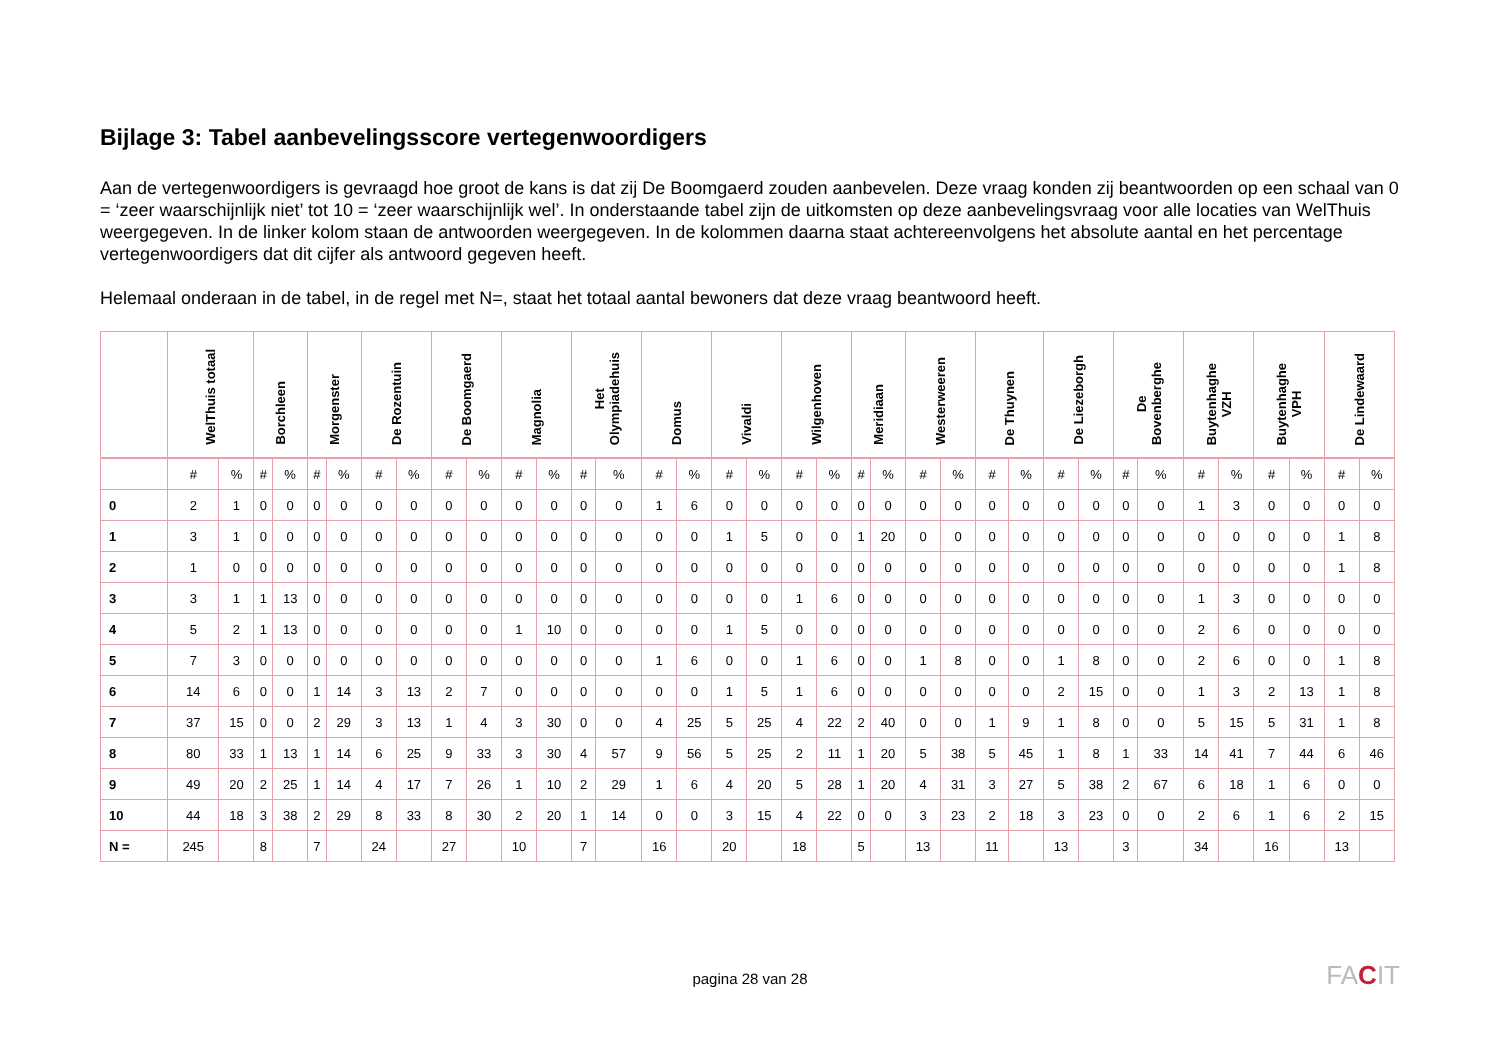Bijlage 3: Tabel aanbevelingsscore vertegenwoordigers
Aan de vertegenwoordigers is gevraagd hoe groot de kans is dat zij De Boomgaerd zouden aanbevelen. Deze vraag konden zij beantwoorden op een schaal van 0 = ‘zeer waarschijnlijk niet’ tot 10 = ‘zeer waarschijnlijk wel’. In onderstaande tabel zijn de uitkomsten op deze aanbevelingsvraag voor alle locaties van WelThuis weergegeven. In de linker kolom staan de antwoorden weergegeven. In de kolommen daarna staat achtereenvolgens het absolute aantal en het percentage vertegenwoordigers dat dit cijfer als antwoord gegeven heeft.
Helemaal onderaan in de tabel, in de regel met N=, staat het totaal aantal bewoners dat deze vraag beantwoord heeft.
| | WelThuis totaal | | Borchleen | | Morgenster | | De Rozentuin | | De Boomgaerd | | Magnolia | | Het Olympiadehuis | | Domus | | Vivaldi | | Wilgenhoven | | Meridiaan | | Westerweeren | | De Thuynen | | De Liezeborgh | | De Bovenberghe | | Buytenhaghe VZH | | Buytenhaghe VPH | | De Lindewaard | |
| --- | --- | --- | --- | --- | --- | --- | --- | --- | --- | --- | --- | --- | --- | --- | --- | --- | --- | --- | --- | --- | --- | --- | --- | --- | --- | --- | --- | --- | --- | --- | --- | --- | --- | --- | --- | --- |
| | # | % | # | % | # | % | # | % | # | % | # | % | # | % | # | % | # | % | # | % | # | % | # | % | # | % | # | % | # | % | # | % | # | % | # | % |
| 0 | 2 | 1 | 0 | 0 | 0 | 0 | 0 | 0 | 0 | 0 | 0 | 0 | 0 | 0 | 1 | 6 | 0 | 0 | 0 | 0 | 0 | 0 | 0 | 0 | 0 | 0 | 0 | 0 | 0 | 0 | 1 | 3 | 0 | 0 | 0 | 0 |
| 1 | 3 | 1 | 0 | 0 | 0 | 0 | 0 | 0 | 0 | 0 | 0 | 0 | 0 | 0 | 0 | 0 | 1 | 5 | 0 | 0 | 1 | 20 | 0 | 0 | 0 | 0 | 0 | 0 | 0 | 0 | 0 | 0 | 0 | 0 | 1 | 8 |
| 2 | 1 | 0 | 0 | 0 | 0 | 0 | 0 | 0 | 0 | 0 | 0 | 0 | 0 | 0 | 0 | 0 | 0 | 0 | 0 | 0 | 0 | 0 | 0 | 0 | 0 | 0 | 0 | 0 | 0 | 0 | 0 | 0 | 0 | 0 | 1 | 8 |
| 3 | 3 | 1 | 1 | 13 | 0 | 0 | 0 | 0 | 0 | 0 | 0 | 0 | 0 | 0 | 0 | 0 | 0 | 0 | 1 | 6 | 0 | 0 | 0 | 0 | 0 | 0 | 0 | 0 | 0 | 0 | 1 | 3 | 0 | 0 | 0 | 0 |
| 4 | 5 | 2 | 1 | 13 | 0 | 0 | 0 | 0 | 0 | 0 | 1 | 10 | 0 | 0 | 0 | 0 | 1 | 5 | 0 | 0 | 0 | 0 | 0 | 0 | 0 | 0 | 0 | 0 | 0 | 0 | 2 | 6 | 0 | 0 | 0 | 0 |
| 5 | 7 | 3 | 0 | 0 | 0 | 0 | 0 | 0 | 0 | 0 | 0 | 0 | 0 | 0 | 1 | 6 | 0 | 0 | 1 | 6 | 0 | 0 | 1 | 8 | 0 | 0 | 1 | 8 | 0 | 0 | 2 | 6 | 0 | 0 | 1 | 8 |
| 6 | 14 | 6 | 0 | 0 | 1 | 14 | 3 | 13 | 2 | 7 | 0 | 0 | 0 | 0 | 0 | 0 | 1 | 5 | 1 | 6 | 0 | 0 | 0 | 0 | 0 | 0 | 2 | 15 | 0 | 0 | 1 | 3 | 2 | 13 | 1 | 8 |
| 7 | 37 | 15 | 0 | 0 | 2 | 29 | 3 | 13 | 1 | 4 | 3 | 30 | 0 | 0 | 4 | 25 | 5 | 25 | 4 | 22 | 2 | 40 | 0 | 0 | 1 | 9 | 1 | 8 | 0 | 0 | 5 | 15 | 5 | 31 | 1 | 8 |
| 8 | 80 | 33 | 1 | 13 | 1 | 14 | 6 | 25 | 9 | 33 | 3 | 30 | 4 | 57 | 9 | 56 | 5 | 25 | 2 | 11 | 1 | 20 | 5 | 38 | 5 | 45 | 1 | 8 | 1 | 33 | 14 | 41 | 7 | 44 | 6 | 46 |
| 9 | 49 | 20 | 2 | 25 | 1 | 14 | 4 | 17 | 7 | 26 | 1 | 10 | 2 | 29 | 1 | 6 | 4 | 20 | 5 | 28 | 1 | 20 | 4 | 31 | 3 | 27 | 5 | 38 | 2 | 67 | 6 | 18 | 1 | 6 | 0 | 0 |
| 10 | 44 | 18 | 3 | 38 | 2 | 29 | 8 | 33 | 8 | 30 | 2 | 20 | 1 | 14 | 0 | 0 | 3 | 15 | 4 | 22 | 0 | 0 | 3 | 23 | 2 | 18 | 3 | 23 | 0 | 0 | 2 | 6 | 1 | 6 | 2 | 15 |
| N = | 245 | | 8 | | 7 | | 24 | | 27 | | 10 | | 7 | | 16 | | 20 | | 18 | | 5 | | 13 | | 11 | | 13 | | 3 | | 34 | | 16 | | 13 | |
pagina 28 van 28 FACIT